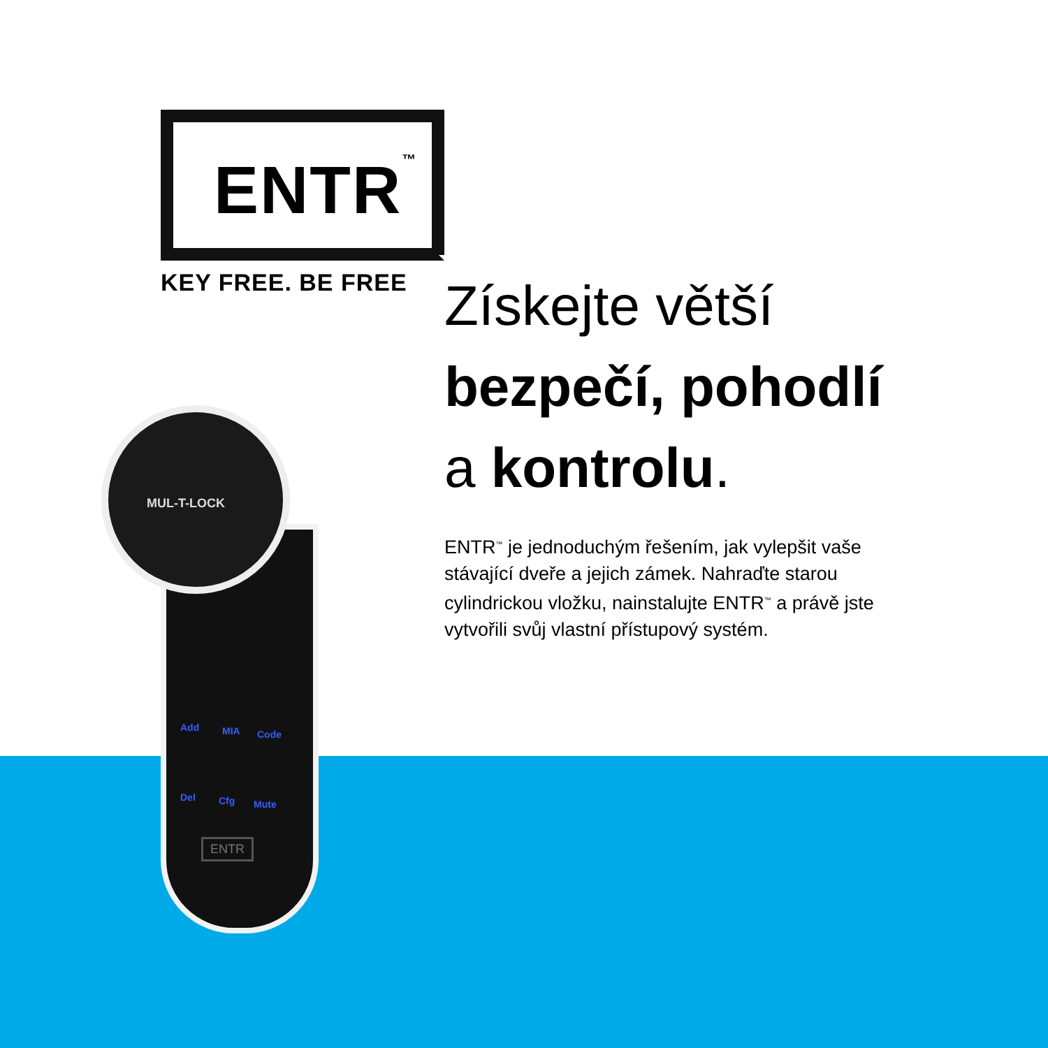ENTR<sup>™</sup>
KEY FREE. BE FREE
Add MIA Code
Del Cfg Mute
ENTR
MUL-T-LOCK
Získejte větší
bezpečí, pohodlí
a kontrolu.
ENTR<sup>™</sup> je jednoduchým řešením, jak vylepšit vaše stávající dveře a jejich zámek. Nahraďte starou cylindrickou vložku, nainstalujte ENTR<sup>™</sup> a právě jste vytvořili svůj vlastní přístupový systém.